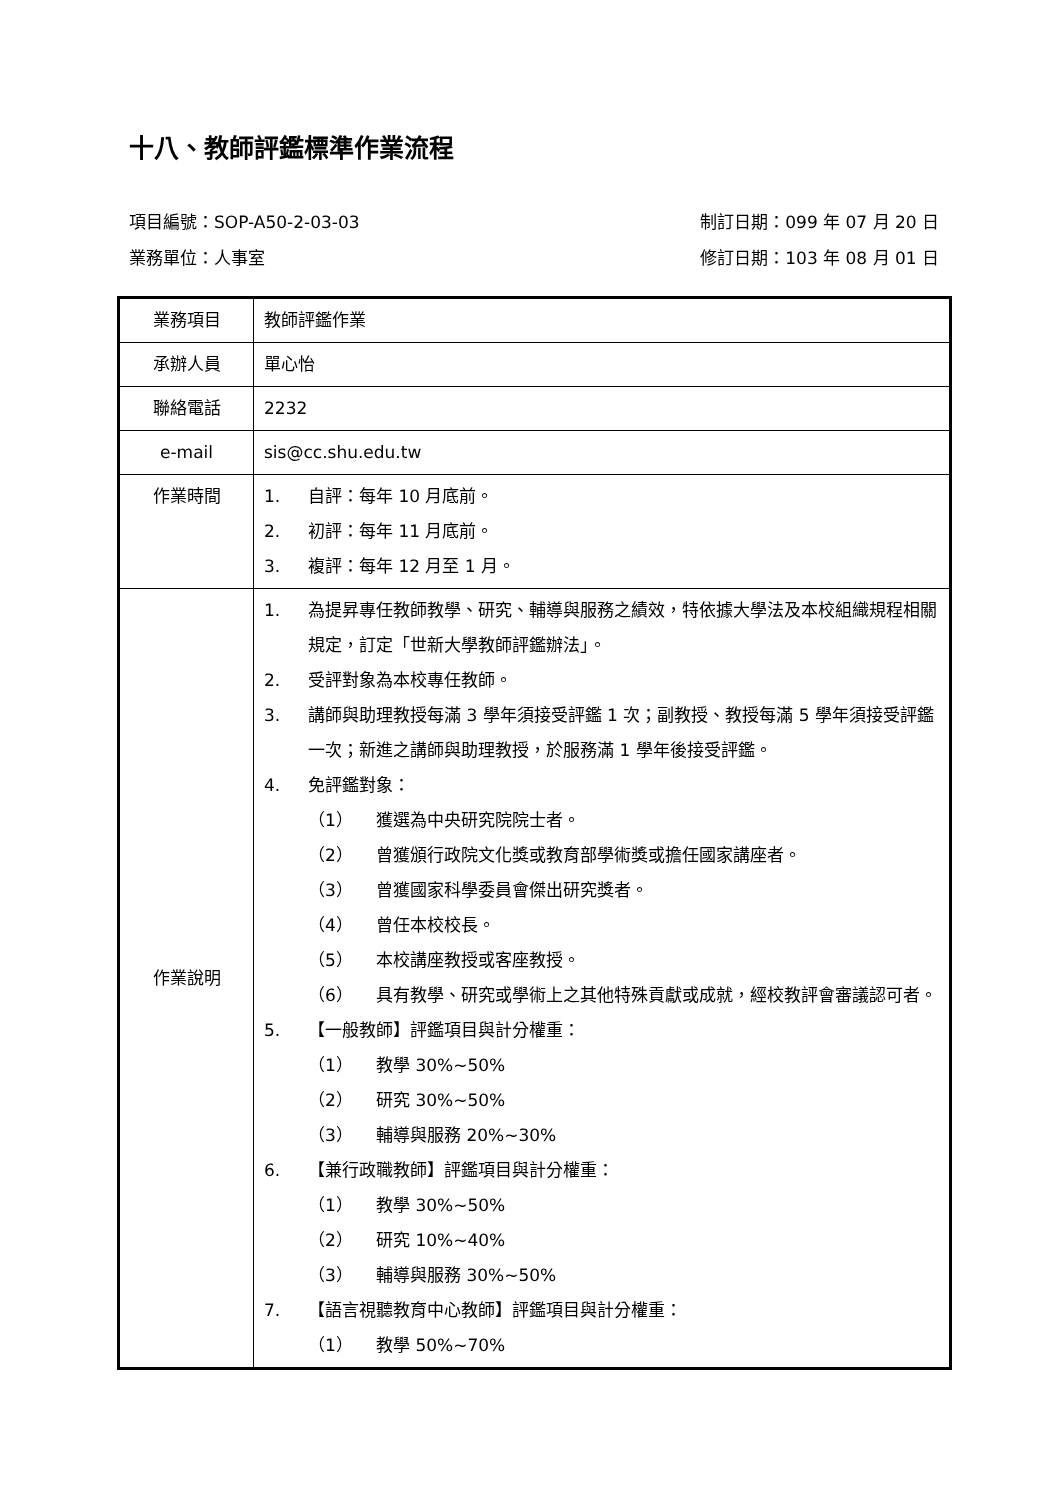十八、教師評鑑標準作業流程
項目編號：SOP-A50-2-03-03 制訂日期：099 年 07 月 20 日
業務單位：人事室 修訂日期：103 年 08 月 01 日
| 業務項目 | 教師評鑑作業 |
| 承辦人員 | 單心怡 |
| 聯絡電話 | 2232 |
| e-mail | sis@cc.shu.edu.tw |
| 作業時間 | 1. 自評：每年 10 月底前。 2. 初評：每年 11 月底前。 3. 複評：每年 12 月至 1 月。 |
| 作業說明 | 1. 為提昇專任教師教學、研究、輔導與服務之績效，特依據大學法及本校組織規程相關規定，訂定「世新大學教師評鑑辦法」。 2. 受評對象為本校專任教師。 3. 講師與助理教授每滿 3 學年須接受評鑑 1 次；副教授、教授每滿 5 學年須接受評鑑一次；新進之講師與助理教授，於服務滿 1 學年後接受評鑑。 4. 免評鑑對象： （1） 獲選為中央研究院院士者。 （2） 曾獲頒行政院文化獎或教育部學術獎或擔任國家講座者。 （3） 曾獲國家科學委員會傑出研究獎者。 （4） 曾任本校校長。 （5） 本校講座教授或客座教授。 （6） 具有教學、研究或學術上之其他特殊貢獻或成就，經校教評會審議認可者。 5. 【一般教師】評鑑項目與計分權重： （1） 教學 30%~50% （2） 研究 30%~50% （3） 輔導與服務 20%~30% 6. 【兼行政職教師】評鑑項目與計分權重： （1） 教學 30%~50% （2） 研究 10%~40% （3） 輔導與服務 30%~50% 7. 【語言視聽教育中心教師】評鑑項目與計分權重： （1） 教學 50%~70% |